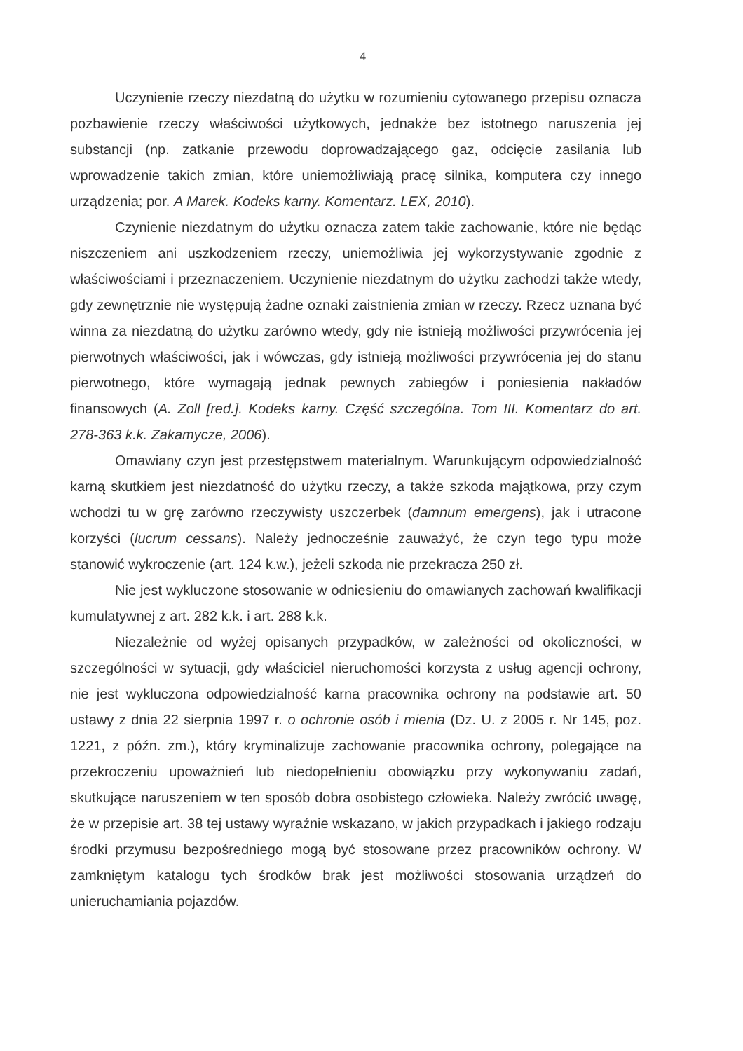4
Uczynienie rzeczy niezdatną do użytku w rozumieniu cytowanego przepisu oznacza pozbawienie rzeczy właściwości użytkowych, jednakże bez istotnego naruszenia jej substancji (np. zatkanie przewodu doprowadzającego gaz, odcięcie zasilania lub wprowadzenie takich zmian, które uniemożliwiają pracę silnika, komputera czy innego urządzenia; por. A Marek. Kodeks karny. Komentarz. LEX, 2010).
Czynienie niezdatnym do użytku oznacza zatem takie zachowanie, które nie będąc niszczeniem ani uszkodzeniem rzeczy, uniemożliwia jej wykorzystywanie zgodnie z właściwościami i przeznaczeniem. Uczynienie niezdatnym do użytku zachodzi także wtedy, gdy zewnętrznie nie występują żadne oznaki zaistnienia zmian w rzeczy. Rzecz uznana być winna za niezdatną do użytku zarówno wtedy, gdy nie istnieją możliwości przywrócenia jej pierwotnych właściwości, jak i wówczas, gdy istnieją możliwości przywrócenia jej do stanu pierwotnego, które wymagają jednak pewnych zabiegów i poniesienia nakładów finansowych (A. Zoll [red.]. Kodeks karny. Część szczególna. Tom III. Komentarz do art. 278-363 k.k. Zakamycze, 2006).
Omawiany czyn jest przestępstwem materialnym. Warunkującym odpowiedzialność karną skutkiem jest niezdatność do użytku rzeczy, a także szkoda majątkowa, przy czym wchodzi tu w grę zarówno rzeczywisty uszczerbek (damnum emergens), jak i utracone korzyści (lucrum cessans). Należy jednocześnie zauważyć, że czyn tego typu może stanowić wykroczenie (art. 124 k.w.), jeżeli szkoda nie przekracza 250 zł.
Nie jest wykluczone stosowanie w odniesieniu do omawianych zachowań kwalifikacji kumulatywnej z art. 282 k.k. i art. 288 k.k.
Niezależnie od wyżej opisanych przypadków, w zależności od okoliczności, w szczególności w sytuacji, gdy właściciel nieruchomości korzysta z usług agencji ochrony, nie jest wykluczona odpowiedzialność karna pracownika ochrony na podstawie art. 50 ustawy z dnia 22 sierpnia 1997 r. o ochronie osób i mienia (Dz. U. z 2005 r. Nr 145, poz. 1221, z późn. zm.), który kryminalizuje zachowanie pracownika ochrony, polegające na przekroczeniu upoważnień lub niedopełnieniu obowiązku przy wykonywaniu zadań, skutkujące naruszeniem w ten sposób dobra osobistego człowieka. Należy zwrócić uwagę, że w przepisie art. 38 tej ustawy wyraźnie wskazano, w jakich przypadkach i jakiego rodzaju środki przymusu bezpośredniego mogą być stosowane przez pracowników ochrony. W zamkniętym katalogu tych środków brak jest możliwości stosowania urządzeń do unieruchamiania pojazdów.